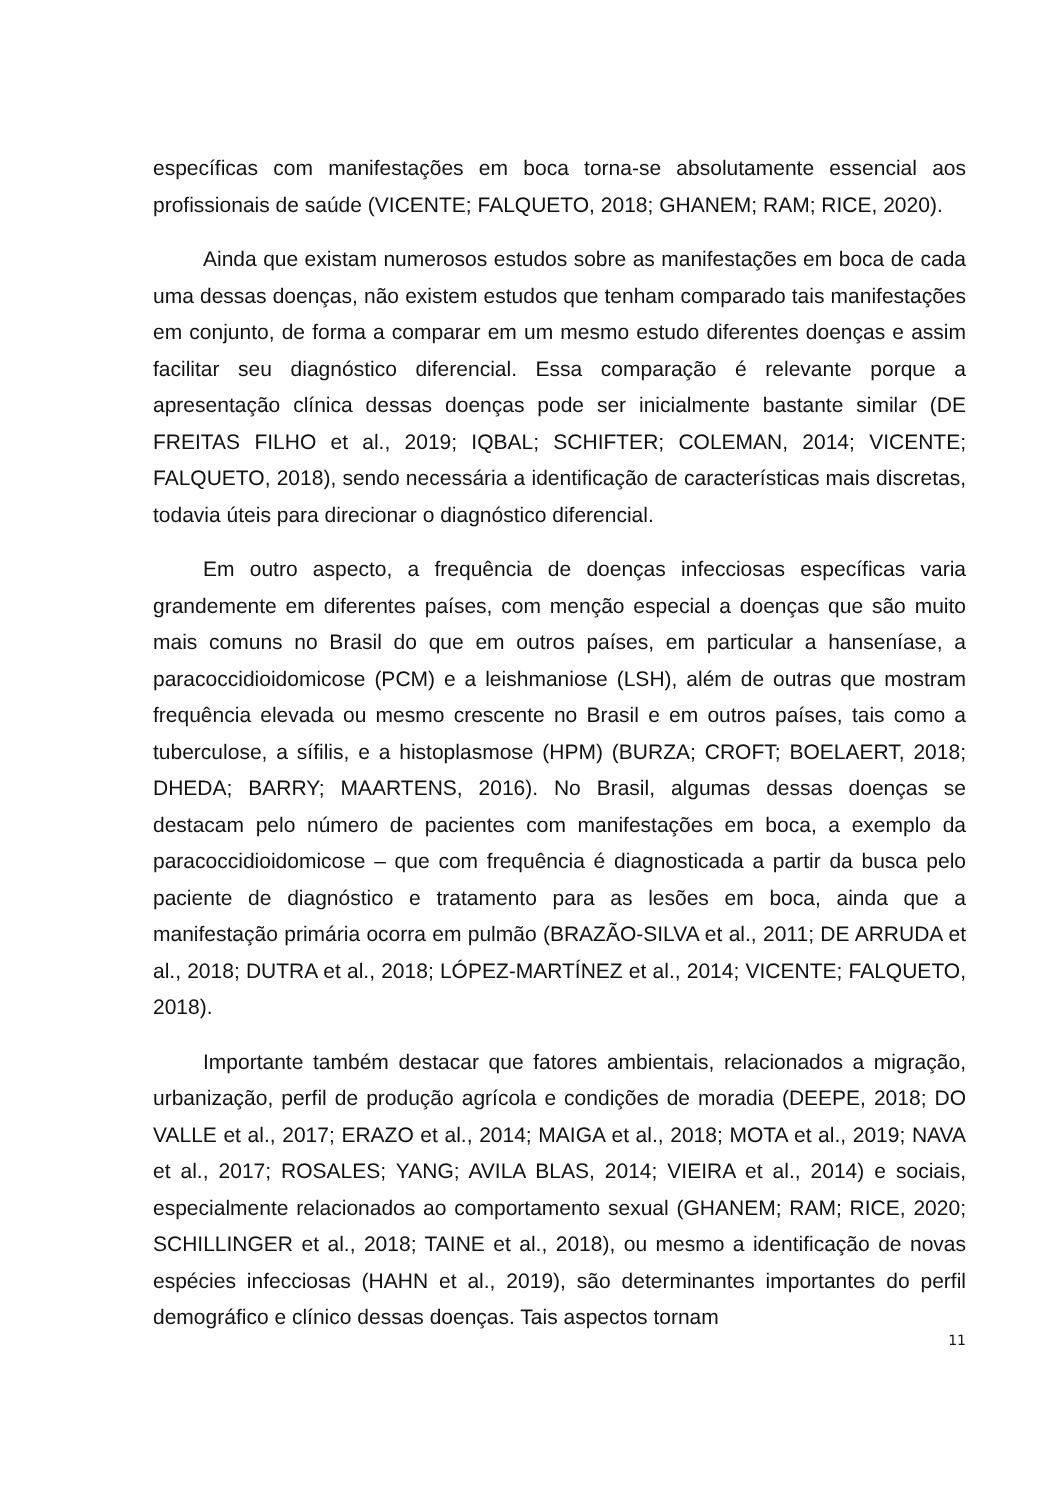específicas com manifestações em boca torna-se absolutamente essencial aos profissionais de saúde (VICENTE; FALQUETO, 2018; GHANEM; RAM; RICE, 2020).
Ainda que existam numerosos estudos sobre as manifestações em boca de cada uma dessas doenças, não existem estudos que tenham comparado tais manifestações em conjunto, de forma a comparar em um mesmo estudo diferentes doenças e assim facilitar seu diagnóstico diferencial. Essa comparação é relevante porque a apresentação clínica dessas doenças pode ser inicialmente bastante similar (DE FREITAS FILHO et al., 2019; IQBAL; SCHIFTER; COLEMAN, 2014; VICENTE; FALQUETO, 2018), sendo necessária a identificação de características mais discretas, todavia úteis para direcionar o diagnóstico diferencial.
Em outro aspecto, a frequência de doenças infecciosas específicas varia grandemente em diferentes países, com menção especial a doenças que são muito mais comuns no Brasil do que em outros países, em particular a hanseníase, a paracoccidioidomicose (PCM) e a leishmaniose (LSH), além de outras que mostram frequência elevada ou mesmo crescente no Brasil e em outros países, tais como a tuberculose, a sífilis, e a histoplasmose (HPM) (BURZA; CROFT; BOELAERT, 2018; DHEDA; BARRY; MAARTENS, 2016). No Brasil, algumas dessas doenças se destacam pelo número de pacientes com manifestações em boca, a exemplo da paracoccidioidomicose – que com frequência é diagnosticada a partir da busca pelo paciente de diagnóstico e tratamento para as lesões em boca, ainda que a manifestação primária ocorra em pulmão (BRAZÃO-SILVA et al., 2011; DE ARRUDA et al., 2018; DUTRA et al., 2018; LÓPEZ-MARTÍNEZ et al., 2014; VICENTE; FALQUETO, 2018).
Importante também destacar que fatores ambientais, relacionados a migração, urbanização, perfil de produção agrícola e condições de moradia (DEEPE, 2018; DO VALLE et al., 2017; ERAZO et al., 2014; MAIGA et al., 2018; MOTA et al., 2019; NAVA et al., 2017; ROSALES; YANG; AVILA BLAS, 2014; VIEIRA et al., 2014) e sociais, especialmente relacionados ao comportamento sexual (GHANEM; RAM; RICE, 2020; SCHILLINGER et al., 2018; TAINE et al., 2018), ou mesmo a identificação de novas espécies infecciosas (HAHN et al., 2019), são determinantes importantes do perfil demográfico e clínico dessas doenças. Tais aspectos tornam
11